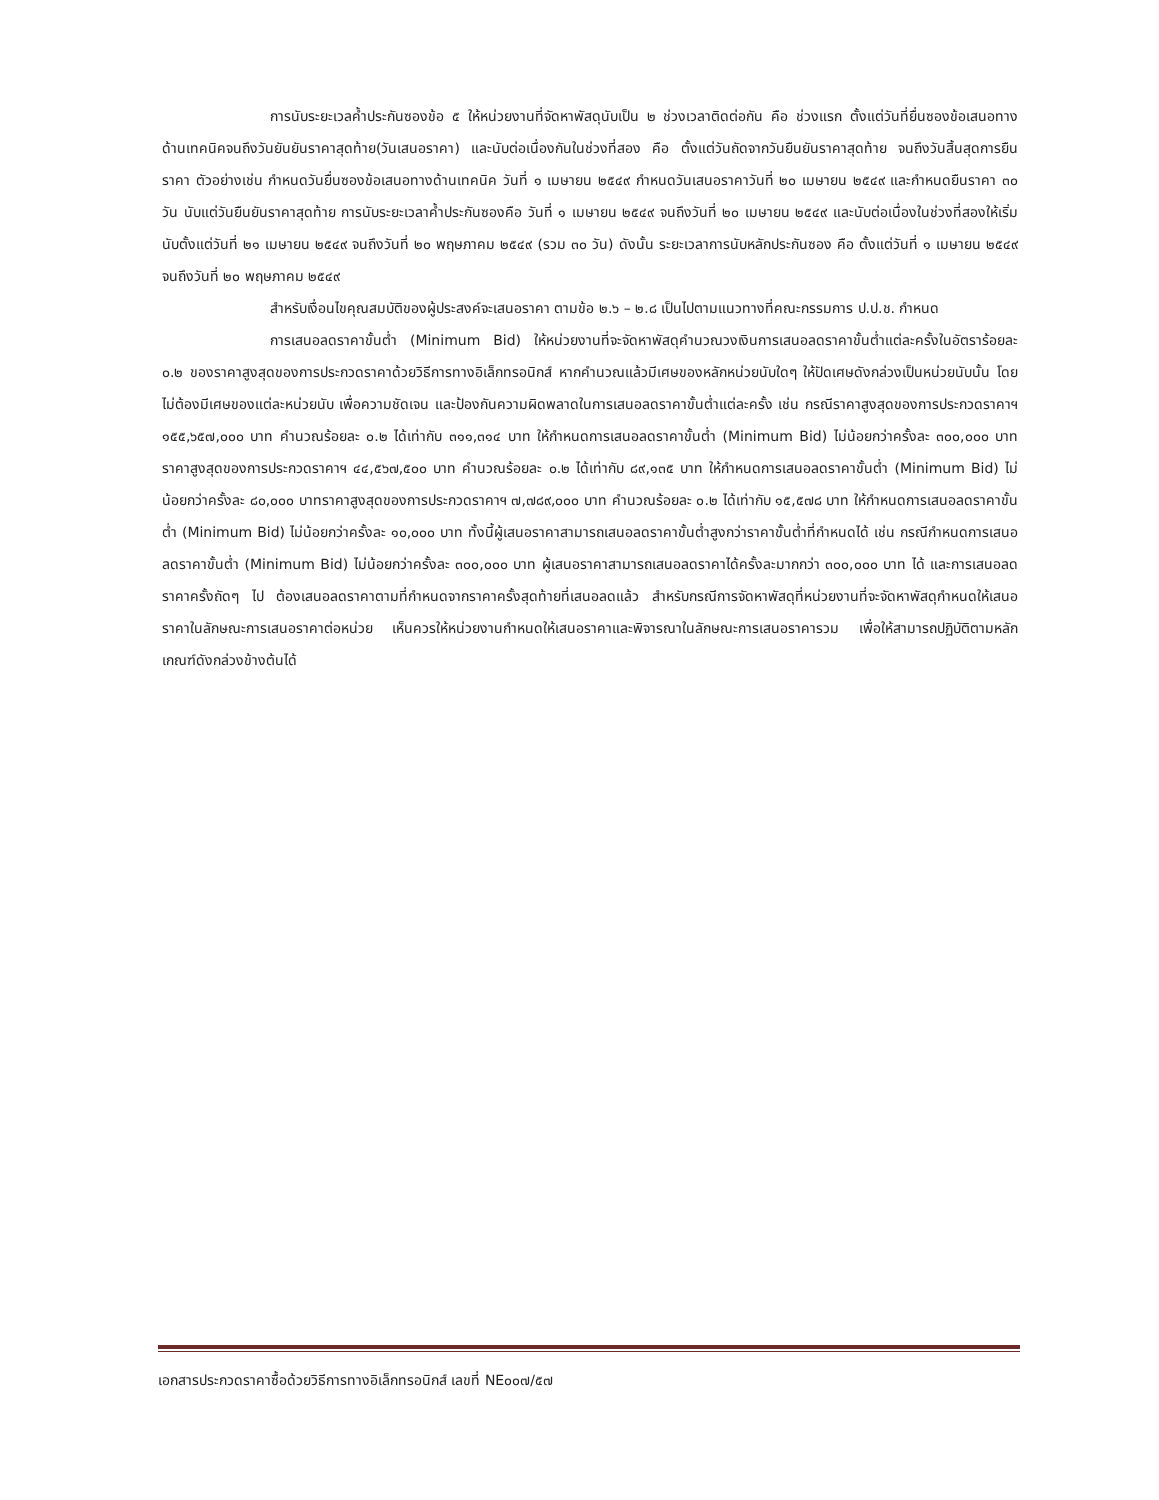การนับระยะเวลค้ำประกันซองข้อ ๕ ให้หน่วยงานที่จัดหาพัสดุนับเป็น ๒ ช่วงเวลาติดต่อกัน คือ ช่วงแรก ตั้งแต่วันที่ยื่นซองข้อเสนอทางด้านเทคนิคจนถึงวันยันยันราคาสุดท้าย(วันเสนอราคา) และนับต่อเนื่องกันในช่วงที่สอง คือ ตั้งแต่วันถัดจากวันยืนยันราคาสุดท้าย จนถึงวันสิ้นสุดการยืนราคา ตัวอย่างเช่น กำหนดวันยื่นซองข้อเสนอทางด้านเทคนิค วันที่ ๑ เมษายน ๒๕๔๙ กำหนดวันเสนอราคาวันที่ ๒๐ เมษายน ๒๕๔๙ และกำหนดยืนราคา ๓๐ วัน นับแต่วันยืนยันราคาสุดท้าย การนับระยะเวลาค้ำประกันซองคือ วันที่ ๑ เมษายน ๒๕๔๙ จนถึงวันที่ ๒๐ เมษายน ๒๕๔๙ และนับต่อเนื่องในช่วงที่สองให้เริ่มนับตั้งแต่วันที่ ๒๑ เมษายน ๒๕๔๙ จนถึงวันที่ ๒๐ พฤษภาคม ๒๕๔๙ (รวม ๓๐ วัน) ดังนั้น ระยะเวลาการนับหลักประกันซอง คือ ตั้งแต่วันที่ ๑ เมษายน ๒๕๔๙ จนถึงวันที่ ๒๐ พฤษภาคม ๒๕๔๙
สำหรับเงื่อนไขคุณสมบัติของผู้ประสงค์จะเสนอราคา ตามข้อ ๒.๖ – ๒.๘ เป็นไปตามแนวทางที่คณะกรรมการ ป.ป.ช. กำหนด
การเสนอลดราคาขั้นต่ำ (Minimum Bid) ให้หน่วยงานที่จะจัดหาพัสดุคำนวณวงเงินการเสนอลดราคาขั้นต่ำแต่ละครั้งในอัตราร้อยละ ๐.๒ ของราคาสูงสุดของการประกวดราคาด้วยวิธีการทางอิเล็กทรอนิกส์ หากคำนวณแล้วมีเศษของหลักหน่วยนับใดๆ ให้ปัดเศษดังกล่วงเป็นหน่วยนับนั้น โดยไม่ต้องมีเศษของแต่ละหน่วยนับ เพื่อความชัดเจน และป้องกันความผิดพลาดในการเสนอลดราคาขั้นต่ำแต่ละครั้ง เช่น กรณีราคาสูงสุดของการประกวดราคาฯ ๑๕๕,๖๕๗,๐๐๐ บาท คำนวณร้อยละ ๐.๒ ได้เท่ากับ ๓๑๑,๓๑๔ บาท ให้กำหนดการเสนอลดราคาขั้นต่ำ (Minimum Bid) ไม่น้อยกว่าครั้งละ ๓๐๐,๐๐๐ บาท ราคาสูงสุดของการประกวดราคาฯ ๔๔,๕๖๗,๕๐๐ บาท คำนวณร้อยละ ๐.๒ ได้เท่ากับ ๘๙,๑๓๕ บาท ให้กำหนดการเสนอลดราคาขั้นต่ำ (Minimum Bid) ไม่น้อยกว่าครั้งละ ๘๐,๐๐๐ บาทราคาสูงสุดของการประกวดราคาฯ ๗,๗๘๙,๐๐๐ บาท คำนวณร้อยละ ๐.๒ ได้เท่ากับ ๑๕,๕๗๘ บาท ให้กำหนดการเสนอลดราคาขั้นต่ำ (Minimum Bid) ไม่น้อยกว่าครั้งละ ๑๐,๐๐๐ บาท ทั้งนี้ผู้เสนอราคาสามารถเสนอลดราคาขั้นต่ำสูงกว่าราคาขั้นต่ำที่กำหนดได้ เช่น กรณีกำหนดการเสนอลดราคาขั้นต่ำ (Minimum Bid) ไม่น้อยกว่าครั้งละ ๓๐๐,๐๐๐ บาท ผู้เสนอราคาสามารถเสนอลดราคาได้ครั้งละมากกว่า ๓๐๐,๐๐๐ บาท ได้ และการเสนอลดราคาครั้งถัดๆ ไป ต้องเสนอลดราคาตามที่กำหนดจากราคาครั้งสุดท้ายที่เสนอลดแล้ว สำหรับกรณีการจัดหาพัสดุที่หน่วยงานที่จะจัดหาพัสดุกำหนดให้เสนอราคาในลักษณะการเสนอราคาต่อหน่วย เห็นควรให้หน่วยงานกำหนดให้เสนอราคาและพิจารณาในลักษณะการเสนอราคารวม เพื่อให้สามารถปฏิบัติตามหลักเกณฑ์ดังกล่วงข้างต้นได้
เอกสารประกวดราคาซื้อด้วยวิธีการทางอิเล็กทรอนิกส์ เลขที่ NE๐๐๗/๕๗